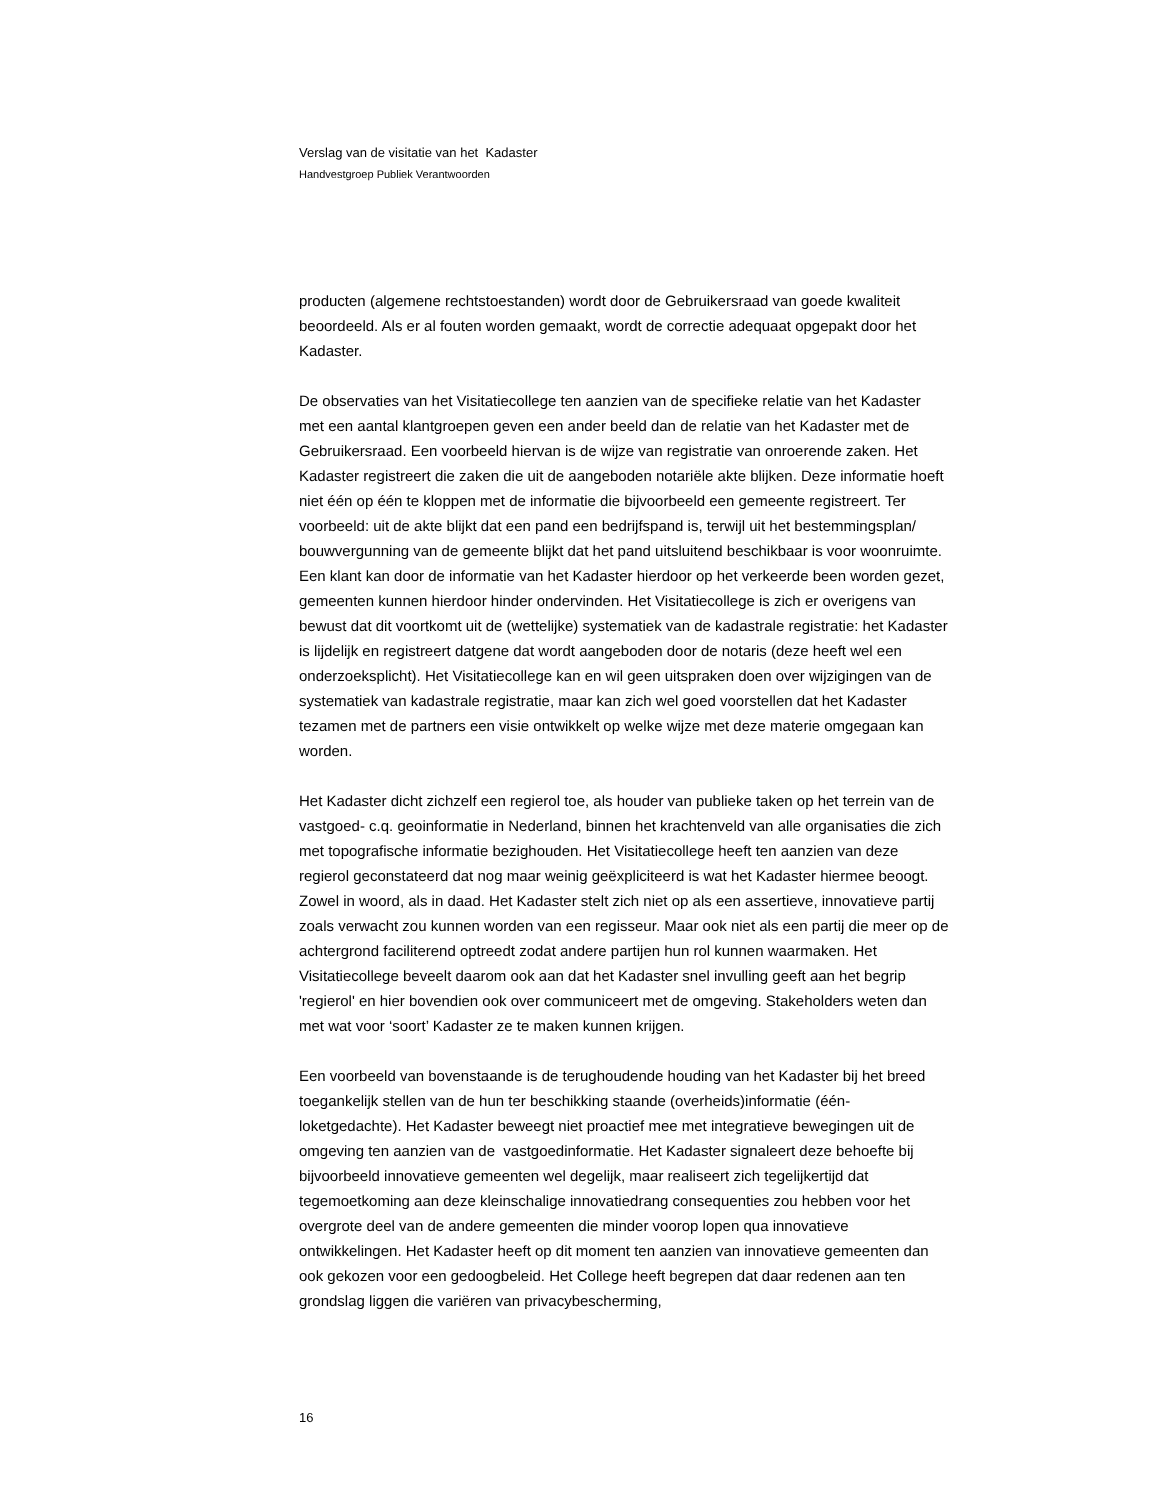Verslag van de visitatie van het Kadaster
Handvestgroep Publiek Verantwoorden
producten (algemene rechtstoestanden) wordt door de Gebruikersraad van goede kwaliteit beoordeeld. Als er al fouten worden gemaakt, wordt de correctie adequaat opgepakt door het Kadaster.
De observaties van het Visitatiecollege ten aanzien van de specifieke relatie van het Kadaster met een aantal klantgroepen geven een ander beeld dan de relatie van het Kadaster met de Gebruikersraad. Een voorbeeld hiervan is de wijze van registratie van onroerende zaken. Het Kadaster registreert die zaken die uit de aangeboden notariële akte blijken. Deze informatie hoeft niet één op één te kloppen met de informatie die bijvoorbeeld een gemeente registreert. Ter voorbeeld: uit de akte blijkt dat een pand een bedrijfspand is, terwijl uit het bestemmingsplan/ bouwvergunning van de gemeente blijkt dat het pand uitsluitend beschikbaar is voor woonruimte. Een klant kan door de informatie van het Kadaster hierdoor op het verkeerde been worden gezet, gemeenten kunnen hierdoor hinder ondervinden. Het Visitatiecollege is zich er overigens van bewust dat dit voortkomt uit de (wettelijke) systematiek van de kadastrale registratie: het Kadaster is lijdelijk en registreert datgene dat wordt aangeboden door de notaris (deze heeft wel een onderzoeksplicht). Het Visitatiecollege kan en wil geen uitspraken doen over wijzigingen van de systematiek van kadastrale registratie, maar kan zich wel goed voorstellen dat het Kadaster tezamen met de partners een visie ontwikkelt op welke wijze met deze materie omgegaan kan worden.
Het Kadaster dicht zichzelf een regierol toe, als houder van publieke taken op het terrein van de vastgoed- c.q. geoinformatie in Nederland, binnen het krachtenveld van alle organisaties die zich met topografische informatie bezighouden. Het Visitatiecollege heeft ten aanzien van deze regierol geconstateerd dat nog maar weinig geëxpliciteerd is wat het Kadaster hiermee beoogt. Zowel in woord, als in daad. Het Kadaster stelt zich niet op als een assertieve, innovatieve partij zoals verwacht zou kunnen worden van een regisseur. Maar ook niet als een partij die meer op de achtergrond faciliterend optreedt zodat andere partijen hun rol kunnen waarmaken. Het Visitatiecollege beveelt daarom ook aan dat het Kadaster snel invulling geeft aan het begrip 'regierol' en hier bovendien ook over communiceert met de omgeving. Stakeholders weten dan met wat voor ‘soort’ Kadaster ze te maken kunnen krijgen.
Een voorbeeld van bovenstaande is de terughoudende houding van het Kadaster bij het breed toegankelijk stellen van de hun ter beschikking staande (overheids)informatie (één-loketgedachte). Het Kadaster beweegt niet proactief mee met integratieve bewegingen uit de omgeving ten aanzien van de vastgoedinformatie. Het Kadaster signaleert deze behoefte bij bijvoorbeeld innovatieve gemeenten wel degelijk, maar realiseert zich tegelijkertijd dat tegemoetkoming aan deze kleinschalige innovatiedrang consequenties zou hebben voor het overgrote deel van de andere gemeenten die minder voorop lopen qua innovatieve ontwikkelingen. Het Kadaster heeft op dit moment ten aanzien van innovatieve gemeenten dan ook gekozen voor een gedoogbeleid. Het College heeft begrepen dat daar redenen aan ten grondslag liggen die variëren van privacybescherming,
16